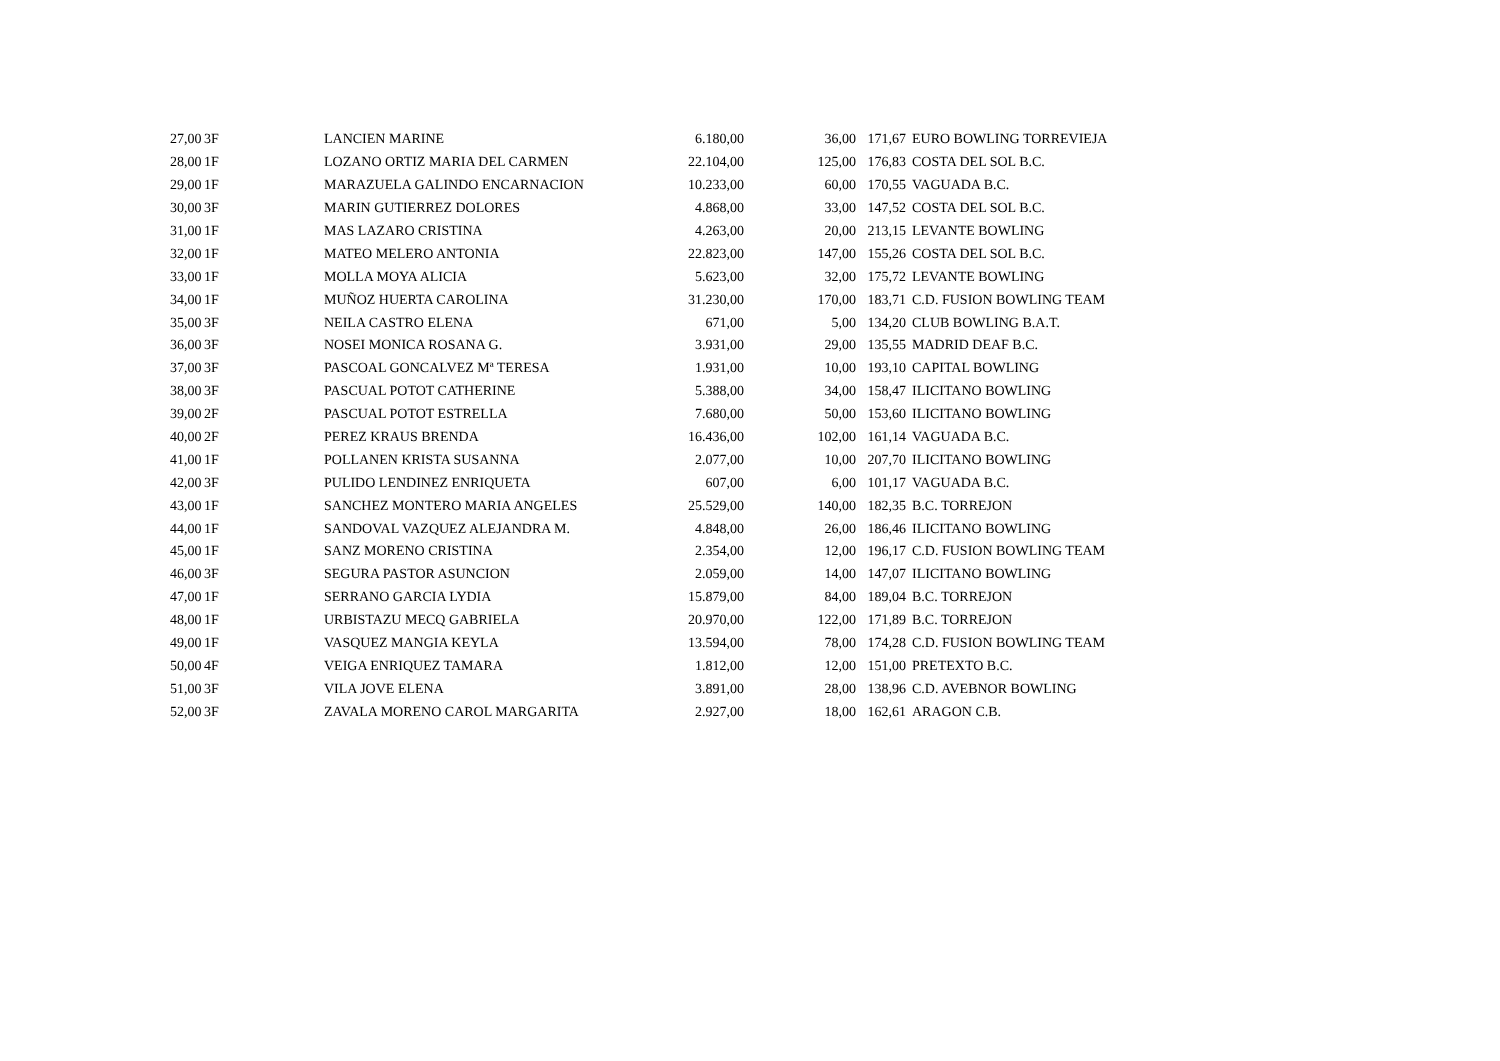| 27,00 | 3F | LANCIEN MARINE | 6.180,00 | 36,00 | 171,67 | EURO BOWLING TORREVIEJA |
| 28,00 | 1F | LOZANO ORTIZ MARIA DEL CARMEN | 22.104,00 | 125,00 | 176,83 | COSTA DEL SOL B.C. |
| 29,00 | 1F | MARAZUELA GALINDO ENCARNACION | 10.233,00 | 60,00 | 170,55 | VAGUADA B.C. |
| 30,00 | 3F | MARIN GUTIERREZ DOLORES | 4.868,00 | 33,00 | 147,52 | COSTA DEL SOL B.C. |
| 31,00 | 1F | MAS LAZARO CRISTINA | 4.263,00 | 20,00 | 213,15 | LEVANTE BOWLING |
| 32,00 | 1F | MATEO MELERO ANTONIA | 22.823,00 | 147,00 | 155,26 | COSTA DEL SOL B.C. |
| 33,00 | 1F | MOLLA MOYA ALICIA | 5.623,00 | 32,00 | 175,72 | LEVANTE BOWLING |
| 34,00 | 1F | MUÑOZ HUERTA CAROLINA | 31.230,00 | 170,00 | 183,71 | C.D. FUSION BOWLING TEAM |
| 35,00 | 3F | NEILA CASTRO ELENA | 671,00 | 5,00 | 134,20 | CLUB BOWLING B.A.T. |
| 36,00 | 3F | NOSEI MONICA ROSANA G. | 3.931,00 | 29,00 | 135,55 | MADRID DEAF B.C. |
| 37,00 | 3F | PASCOAL GONCALVEZ Mª TERESA | 1.931,00 | 10,00 | 193,10 | CAPITAL BOWLING |
| 38,00 | 3F | PASCUAL POTOT CATHERINE | 5.388,00 | 34,00 | 158,47 | ILICITANO BOWLING |
| 39,00 | 2F | PASCUAL POTOT ESTRELLA | 7.680,00 | 50,00 | 153,60 | ILICITANO BOWLING |
| 40,00 | 2F | PEREZ KRAUS BRENDA | 16.436,00 | 102,00 | 161,14 | VAGUADA B.C. |
| 41,00 | 1F | POLLANEN KRISTA SUSANNA | 2.077,00 | 10,00 | 207,70 | ILICITANO BOWLING |
| 42,00 | 3F | PULIDO LENDINEZ ENRIQUETA | 607,00 | 6,00 | 101,17 | VAGUADA B.C. |
| 43,00 | 1F | SANCHEZ MONTERO MARIA ANGELES | 25.529,00 | 140,00 | 182,35 | B.C. TORREJON |
| 44,00 | 1F | SANDOVAL VAZQUEZ ALEJANDRA M. | 4.848,00 | 26,00 | 186,46 | ILICITANO BOWLING |
| 45,00 | 1F | SANZ MORENO CRISTINA | 2.354,00 | 12,00 | 196,17 | C.D. FUSION BOWLING TEAM |
| 46,00 | 3F | SEGURA PASTOR ASUNCION | 2.059,00 | 14,00 | 147,07 | ILICITANO BOWLING |
| 47,00 | 1F | SERRANO GARCIA LYDIA | 15.879,00 | 84,00 | 189,04 | B.C. TORREJON |
| 48,00 | 1F | URBISTAZU MECQ GABRIELA | 20.970,00 | 122,00 | 171,89 | B.C. TORREJON |
| 49,00 | 1F | VASQUEZ MANGIA KEYLA | 13.594,00 | 78,00 | 174,28 | C.D. FUSION BOWLING TEAM |
| 50,00 | 4F | VEIGA ENRIQUEZ TAMARA | 1.812,00 | 12,00 | 151,00 | PRETEXTO B.C. |
| 51,00 | 3F | VILA JOVE ELENA | 3.891,00 | 28,00 | 138,96 | C.D. AVEBNOR BOWLING |
| 52,00 | 3F | ZAVALA MORENO CAROL MARGARITA | 2.927,00 | 18,00 | 162,61 | ARAGON C.B. |